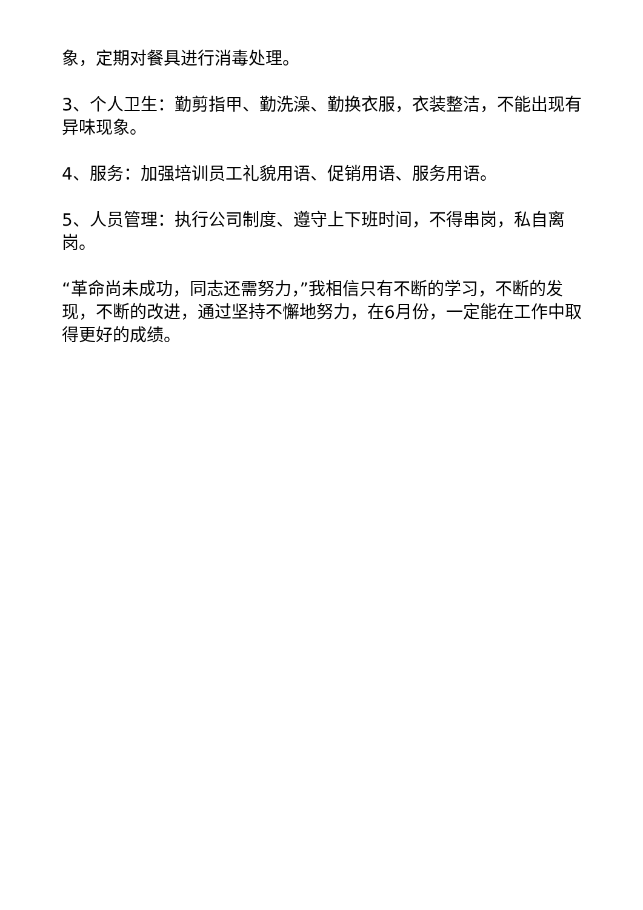象，定期对餐具进行消毒处理。
3、个人卫生：勤剪指甲、勤洗澡、勤换衣服，衣装整洁，不能出现有异味现象。
4、服务：加强培训员工礼貌用语、促销用语、服务用语。
5、人员管理：执行公司制度、遵守上下班时间，不得串岗，私自离岗。
“革命尚未成功，同志还需努力，”我相信只有不断的学习，不断的发现，不断的改进，通过坚持不懈地努力，在6月份，一定能在工作中取得更好的成绩。